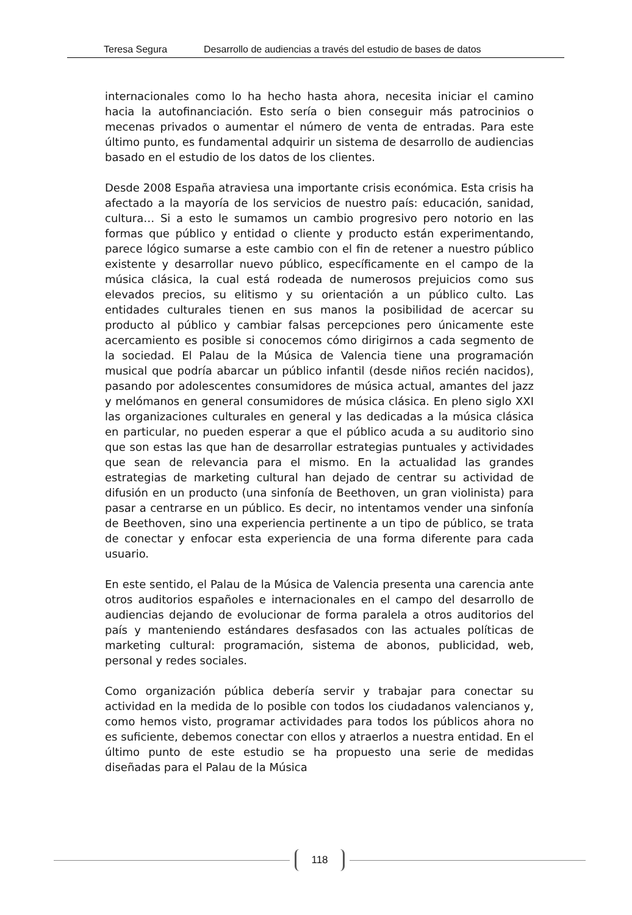Teresa Segura Desarrollo de audiencias a través del estudio de bases de datos
internacionales como lo ha hecho hasta ahora, necesita iniciar el camino hacia la autofinanciación. Esto sería o bien conseguir más patrocinios o mecenas privados o aumentar el número de venta de entradas. Para este último punto, es fundamental adquirir un sistema de desarrollo de audiencias basado en el estudio de los datos de los clientes.
Desde 2008 España atraviesa una importante crisis económica. Esta crisis ha afectado a la mayoría de los servicios de nuestro país: educación, sanidad, cultura… Si a esto le sumamos un cambio progresivo pero notorio en las formas que público y entidad o cliente y producto están experimentando, parece lógico sumarse a este cambio con el fin de retener a nuestro público existente y desarrollar nuevo público, específicamente en el campo de la música clásica, la cual está rodeada de numerosos prejuicios como sus elevados precios, su elitismo y su orientación a un público culto. Las entidades culturales tienen en sus manos la posibilidad de acercar su producto al público y cambiar falsas percepciones pero únicamente este acercamiento es posible si conocemos cómo dirigirnos a cada segmento de la sociedad. El Palau de la Música de Valencia tiene una programación musical que podría abarcar un público infantil (desde niños recién nacidos), pasando por adolescentes consumidores de música actual, amantes del jazz y melómanos en general consumidores de música clásica. En pleno siglo XXI las organizaciones culturales en general y las dedicadas a la música clásica en particular, no pueden esperar a que el público acuda a su auditorio sino que son estas las que han de desarrollar estrategias puntuales y actividades que sean de relevancia para el mismo. En la actualidad las grandes estrategias de marketing cultural han dejado de centrar su actividad de difusión en un producto (una sinfonía de Beethoven, un gran violinista) para pasar a centrarse en un público. Es decir, no intentamos vender una sinfonía de Beethoven, sino una experiencia pertinente a un tipo de público, se trata de conectar y enfocar esta experiencia de una forma diferente para cada usuario.
En este sentido, el Palau de la Música de Valencia presenta una carencia ante otros auditorios españoles e internacionales en el campo del desarrollo de audiencias dejando de evolucionar de forma paralela a otros auditorios del país y manteniendo estándares desfasados con las actuales políticas de marketing cultural: programación, sistema de abonos, publicidad, web, personal y redes sociales.
Como organización pública debería servir y trabajar para conectar su actividad en la medida de lo posible con todos los ciudadanos valencianos y, como hemos visto, programar actividades para todos los públicos ahora no es suficiente, debemos conectar con ellos y atraerlos a nuestra entidad. En el último punto de este estudio se ha propuesto una serie de medidas diseñadas para el Palau de la Música
118